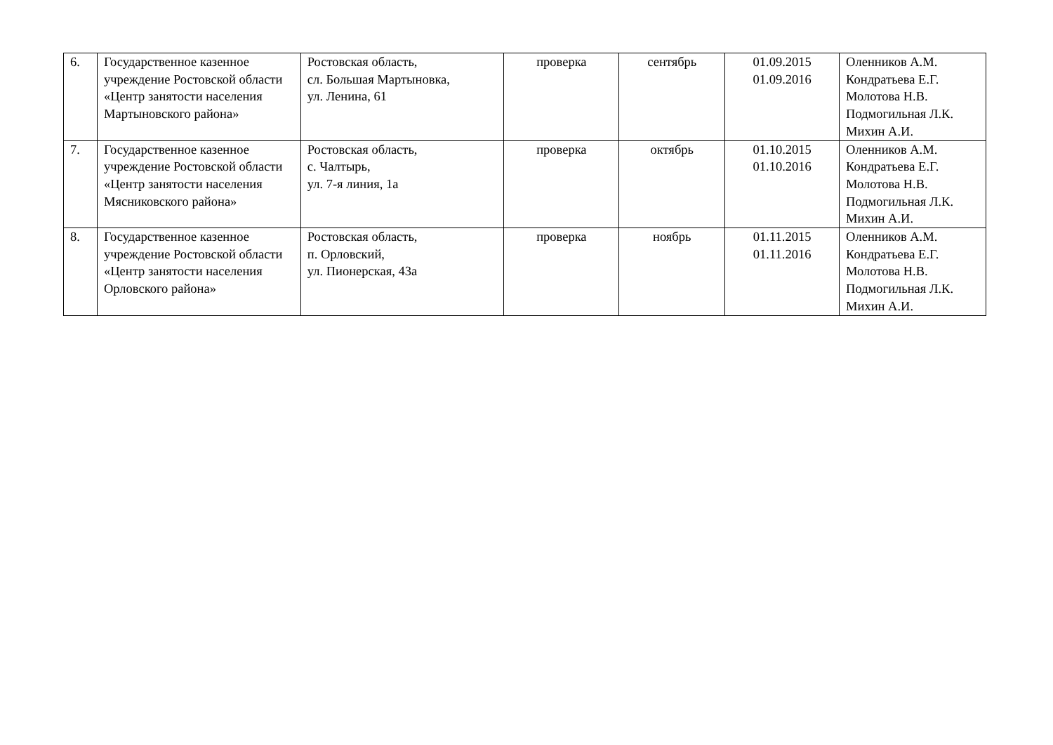| 6. | Государственное казенное учреждение Ростовской области «Центр занятости населения Мартыновского района» | Ростовская область, сл. Большая Мартыновка, ул. Ленина, 61 | проверка | сентябрь | 01.09.2015 01.09.2016 | Оленников А.М. Кондратьева Е.Г. Молотова Н.В. Подмогильная Л.К. Михин А.И. |
| 7. | Государственное казенное учреждение Ростовской области «Центр занятости населения Мясниковского района» | Ростовская область, с. Чалтырь, ул. 7-я линия, 1а | проверка | октябрь | 01.10.2015 01.10.2016 | Оленников А.М. Кондратьева Е.Г. Молотова Н.В. Подмогильная Л.К. Михин А.И. |
| 8. | Государственное казенное учреждение Ростовской области «Центр занятости населения Орловского района» | Ростовская область, п. Орловский, ул. Пионерская, 43а | проверка | ноябрь | 01.11.2015 01.11.2016 | Оленников А.М. Кондратьева Е.Г. Молотова Н.В. Подмогильная Л.К. Михин А.И. |